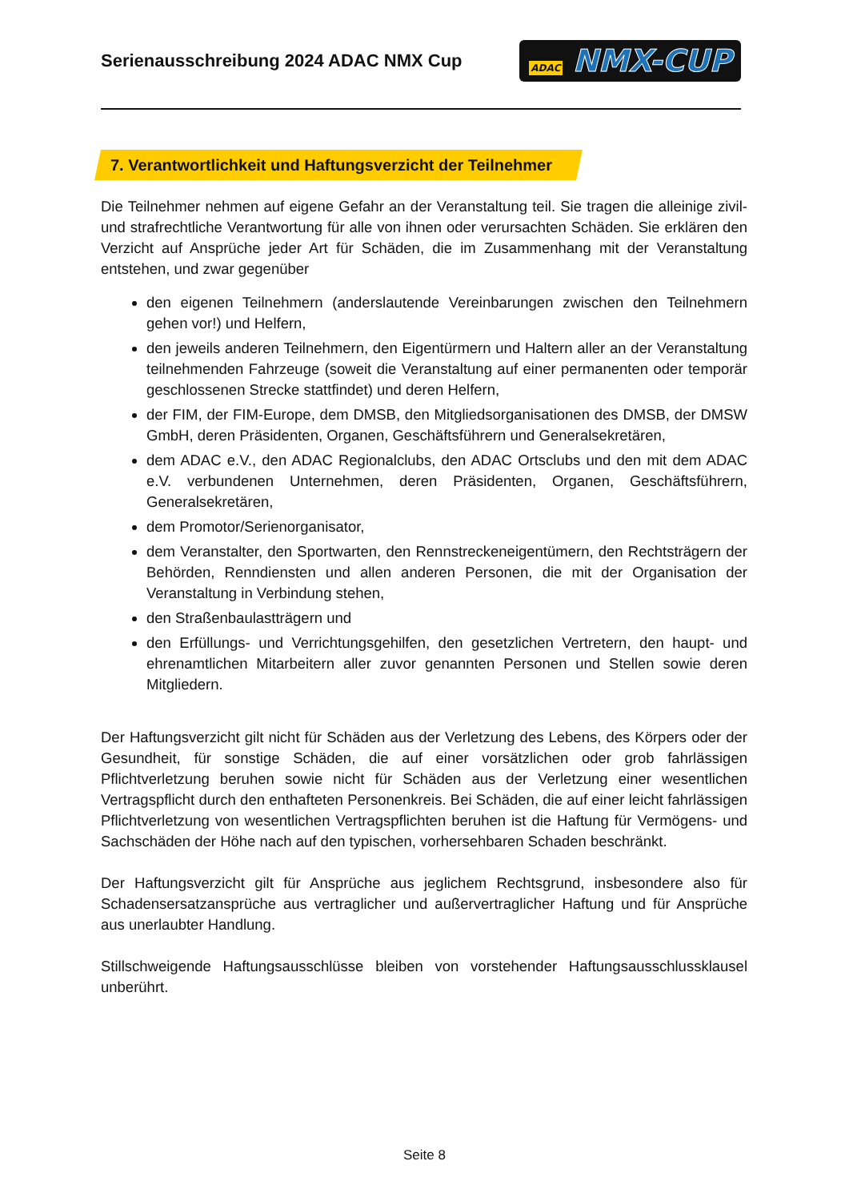Serienausschreibung 2024 ADAC NMX Cup
ADAC NMX-CUP
7. Verantwortlichkeit und Haftungsverzicht der Teilnehmer
Die Teilnehmer nehmen auf eigene Gefahr an der Veranstaltung teil. Sie tragen die alleinige zivil- und strafrechtliche Verantwortung für alle von ihnen oder verursachten Schäden. Sie erklären den Verzicht auf Ansprüche jeder Art für Schäden, die im Zusammenhang mit der Veranstaltung entstehen, und zwar gegenüber
den eigenen Teilnehmern (anderslautende Vereinbarungen zwischen den Teilnehmern gehen vor!) und Helfern,
den jeweils anderen Teilnehmern, den Eigentürmern und Haltern aller an der Veranstaltung teilnehmenden Fahrzeuge (soweit die Veranstaltung auf einer permanenten oder temporär geschlossenen Strecke stattfindet) und deren Helfern,
der FIM, der FIM-Europe, dem DMSB, den Mitgliedsorganisationen des DMSB, der DMSW GmbH, deren Präsidenten, Organen, Geschäftsführern und Generalsekretären,
dem ADAC e.V., den ADAC Regionalclubs, den ADAC Ortsclubs und den mit dem ADAC e.V. verbundenen Unternehmen, deren Präsidenten, Organen, Geschäftsführern, Generalsekretären,
dem Promotor/Serienorganisator,
dem Veranstalter, den Sportwarten, den Rennstreckeneigentümern, den Rechtsträgern der Behörden, Renndiensten und allen anderen Personen, die mit der Organisation der Veranstaltung in Verbindung stehen,
den Straßenbaulastträgern und
den Erfüllungs- und Verrichtungsgehilfen, den gesetzlichen Vertretern, den haupt- und ehrenamtlichen Mitarbeitern aller zuvor genannten Personen und Stellen sowie deren Mitgliedern.
Der Haftungsverzicht gilt nicht für Schäden aus der Verletzung des Lebens, des Körpers oder der Gesundheit, für sonstige Schäden, die auf einer vorsätzlichen oder grob fahrlässigen Pflichtverletzung beruhen sowie nicht für Schäden aus der Verletzung einer wesentlichen Vertragspflicht durch den enthafteten Personenkreis. Bei Schäden, die auf einer leicht fahrlässigen Pflichtverletzung von wesentlichen Vertragspflichten beruhen ist die Haftung für Vermögens- und Sachschäden der Höhe nach auf den typischen, vorhersehbaren Schaden beschränkt.
Der Haftungsverzicht gilt für Ansprüche aus jeglichem Rechtsgrund, insbesondere also für Schadensersatzansprüche aus vertraglicher und außervertraglicher Haftung und für Ansprüche aus unerlaubter Handlung.
Stillschweigende Haftungsausschlüsse bleiben von vorstehender Haftungsausschlussklausel unberührt.
Seite 8